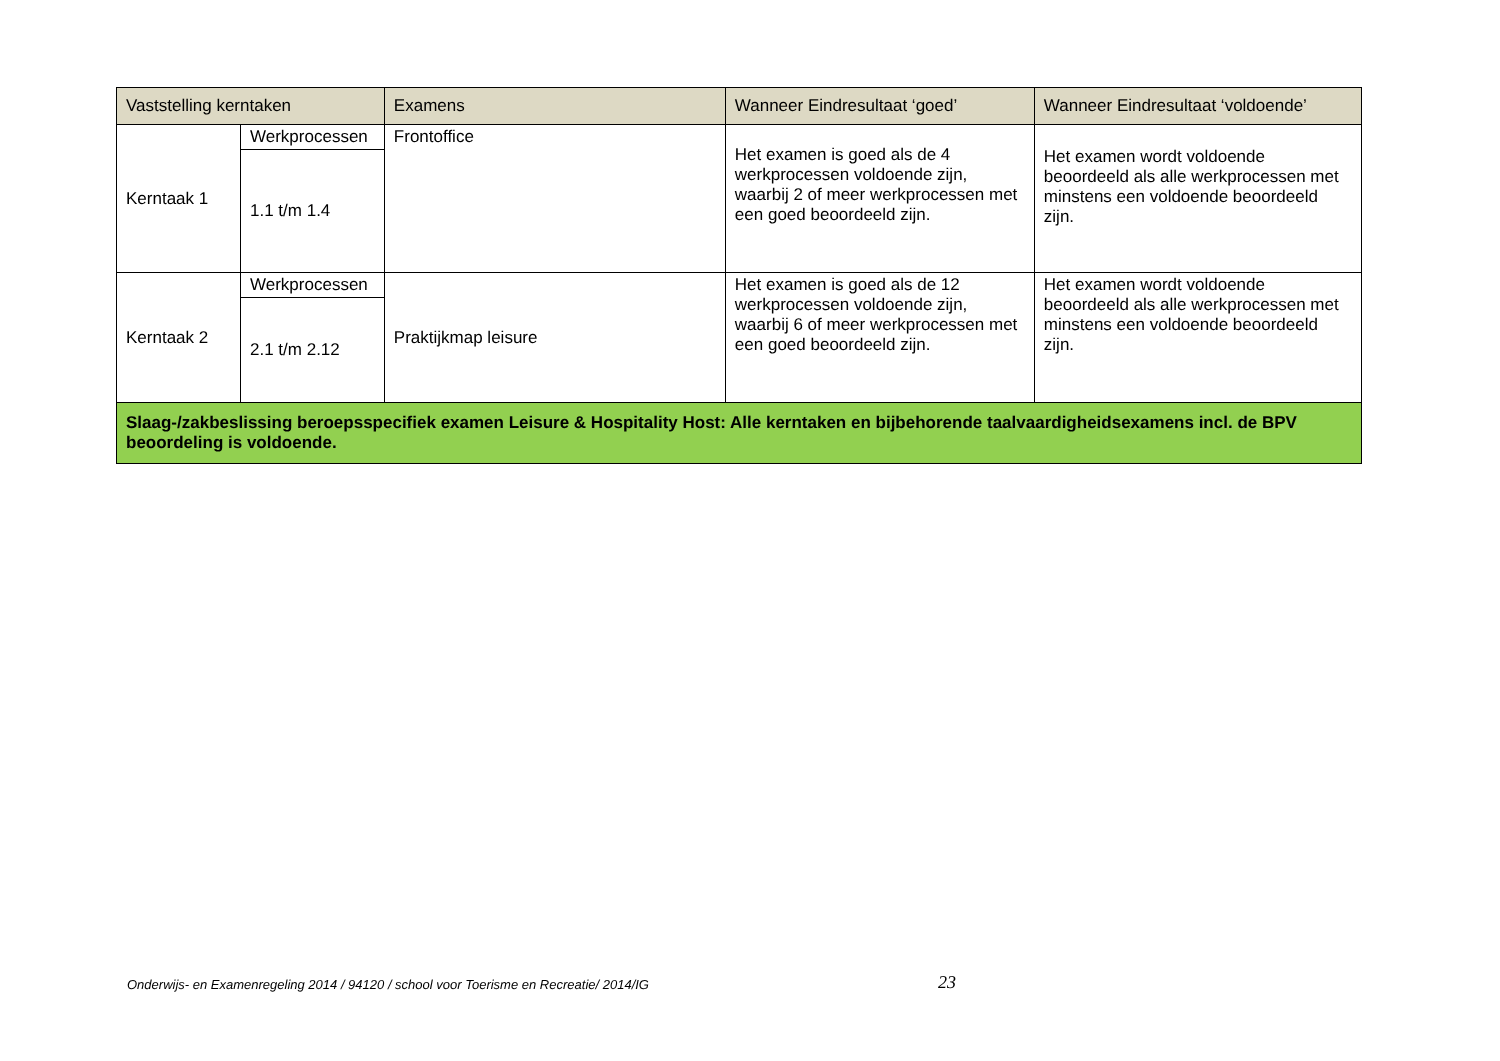| Vaststelling kerntaken | | Examens | Wanneer Eindresultaat ‘goed’ | Wanneer Eindresultaat ‘voldoende’ |
| --- | --- | --- | --- | --- |
| Kerntaak 1 | Werkprocessen | Frontoffice | Het examen is goed als de 4 werkprocessen voldoende zijn, waarbij 2 of meer werkprocessen met een goed beoordeeld zijn. | Het examen wordt voldoende beoordeeld als alle werkprocessen met minstens een voldoende beoordeeld zijn. |
| | 1.1 t/m 1.4 | | | |
| Kerntaak 2 | Werkprocessen | Praktijkmap leisure | Het examen is goed als de 12 werkprocessen voldoende zijn, waarbij 6 of meer werkprocessen met een goed beoordeeld zijn. | Het examen wordt voldoende beoordeeld als alle werkprocessen met minstens een voldoende beoordeeld zijn. |
| | 2.1 t/m 2.12 | | | |
| Slaag-/zakbeslissing beroepsspecifiek examen Leisure & Hospitality Host: Alle kerntaken en bijbehorende taalvaardigheidsexamens incl. de BPV beoordeling is voldoende. | | | | |
Onderwijs- en Examenregeling 2014 / 94120 / school voor Toerisme en Recreatie/ 2014/IG
23